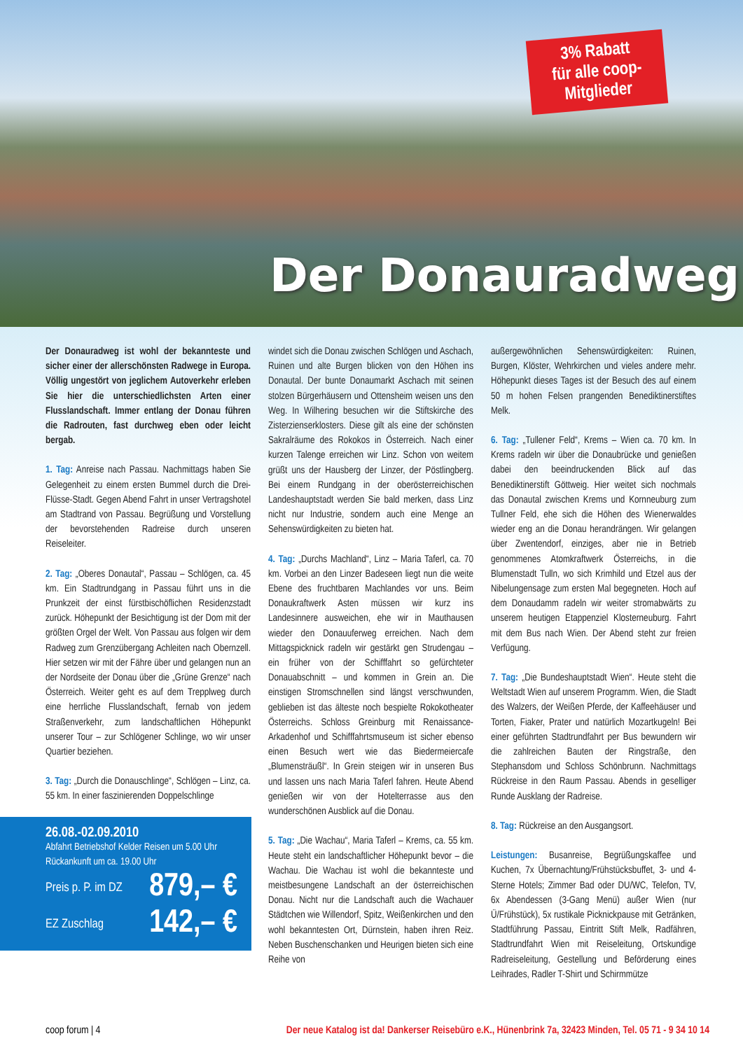3% Rabatt
für alle coop-
Mitglieder
Der Donauradweg
Der Donauradweg ist wohl der bekannteste und sicher einer der allerschönsten Radwege in Europa. Völlig ungestört von jeglichem Autoverkehr erleben Sie hier die unterschiedlichsten Arten einer Flusslandschaft. Immer entlang der Donau führen die Radrouten, fast durchweg eben oder leicht bergab.
1. Tag: Anreise nach Passau. Nachmittags haben Sie Gelegenheit zu einem ersten Bummel durch die Drei-Flüsse-Stadt. Gegen Abend Fahrt in unser Vertragshotel am Stadtrand von Passau. Begrüßung und Vorstellung der bevorstehenden Radreise durch unseren Reiseleiter.
2. Tag: „Oberes Donautal“, Passau – Schlögen, ca. 45 km. Ein Stadtrundgang in Passau führt uns in die Prunkzeit der einst fürstbischöflichen Residenzstadt zurück. Höhepunkt der Besichtigung ist der Dom mit der größten Orgel der Welt. Von Passau aus folgen wir dem Radweg zum Grenzübergang Achleiten nach Obernzell. Hier setzen wir mit der Fähre über und gelangen nun an der Nordseite der Donau über die „Grüne Grenze“ nach Österreich. Weiter geht es auf dem Trepplweg durch eine herrliche Flusslandschaft, fernab von jedem Straßenverkehr, zum landschaftlichen Höhepunkt unserer Tour – zur Schlögener Schlinge, wo wir unser Quartier beziehen.
3. Tag: „Durch die Donauschlinge“, Schlögen – Linz, ca. 55 km. In einer faszinierenden Doppelschlinge
26.08.-02.09.2010
Abfahrt Betriebshof Kelder Reisen um 5.00 Uhr
Rückankunft um ca. 19.00 Uhr
Preis p. P. im DZ 879,– €
EZ Zuschlag 142,– €
windet sich die Donau zwischen Schlögen und Aschach, Ruinen und alte Burgen blicken von den Höhen ins Donautal. Der bunte Donaumarkt Aschach mit seinen stolzen Bürgerhäusern und Ottensheim weisen uns den Weg. In Wilhering besuchen wir die Stiftskirche des Zisterzienserklosters. Diese gilt als eine der schönsten Sakralräume des Rokokos in Österreich. Nach einer kurzen Talenge erreichen wir Linz. Schon von weitem grüßt uns der Hausberg der Linzer, der Pöstlingberg. Bei einem Rundgang in der oberösterreichischen Landeshauptstadt werden Sie bald merken, dass Linz nicht nur Industrie, sondern auch eine Menge an Sehenswürdigkeiten zu bieten hat.
4. Tag: „Durchs Machland“, Linz – Maria Taferl, ca. 70 km. Vorbei an den Linzer Badeseen liegt nun die weite Ebene des fruchtbaren Machlandes vor uns. Beim Donaukraftwerk Asten müssen wir kurz ins Landesinnere ausweichen, ehe wir in Mauthausen wieder den Donauuferweg erreichen. Nach dem Mittagspicknick radeln wir gestärkt gen Strudengau – ein früher von der Schifffahrt so gefürchteter Donauabschnitt – und kommen in Grein an. Die einstigen Stromschnellen sind längst verschwunden, geblieben ist das älteste noch bespielte Rokokotheater Österreichs. Schloss Greinburg mit Renaissance-Arkadenhof und Schifffahrtsmuseum ist sicher ebenso einen Besuch wert wie das Biedermeiercafe „Blumensträußl“. In Grein steigen wir in unseren Bus und lassen uns nach Maria Taferl fahren. Heute Abend genießen wir von der Hotelterrasse aus den wunderschönen Ausblick auf die Donau.
5. Tag: „Die Wachau“, Maria Taferl – Krems, ca. 55 km. Heute steht ein landschaftlicher Höhepunkt bevor – die Wachau. Die Wachau ist wohl die bekannteste und meistbesungene Landschaft an der österreichischen Donau. Nicht nur die Landschaft auch die Wachauer Städtchen wie Willendorf, Spitz, Weißenkirchen und den wohl bekanntesten Ort, Dürnstein, haben ihren Reiz. Neben Buschenschanken und Heurigen bieten sich eine Reihe von
außergewöhnlichen Sehenswürdigkeiten: Ruinen, Burgen, Klöster, Wehrkirchen und vieles andere mehr. Höhepunkt dieses Tages ist der Besuch des auf einem 50 m hohen Felsen prangenden Benediktinerstiftes Melk.
6. Tag: „Tullener Feld“, Krems – Wien ca. 70 km. In Krems radeln wir über die Donaubrücke und genießen dabei den beeindruckenden Blick auf das Benediktinerstift Göttweig. Hier weitet sich nochmals das Donautal zwischen Krems und Kornneuburg zum Tullner Feld, ehe sich die Höhen des Wienerwaldes wieder eng an die Donau herandrängen. Wir gelangen über Zwentendorf, einziges, aber nie in Betrieb genommenes Atomkraftwerk Österreichs, in die Blumenstadt Tulln, wo sich Krimhild und Etzel aus der Nibelungensage zum ersten Mal begegneten. Hoch auf dem Donaudamm radeln wir weiter stromabwärts zu unserem heutigen Etappenziel Klosterneuburg. Fahrt mit dem Bus nach Wien. Der Abend steht zur freien Verfügung.
7. Tag: „Die Bundeshauptstadt Wien“. Heute steht die Weltstadt Wien auf unserem Programm. Wien, die Stadt des Walzers, der Weißen Pferde, der Kaffeehäuser und Torten, Fiaker, Prater und natürlich Mozartkugeln! Bei einer geführten Stadtrundfahrt per Bus bewundern wir die zahlreichen Bauten der Ringstraße, den Stephansdom und Schloss Schönbrunn. Nachmittags Rückreise in den Raum Passau. Abends in geselliger Runde Ausklang der Radreise.
8. Tag: Rückreise an den Ausgangsort.
Leistungen: Busanreise, Begrüßungskaffee und Kuchen, 7x Übernachtung/Frühstücksbuffet, 3- und 4-Sterne Hotels; Zimmer Bad oder DU/WC, Telefon, TV, 6x Abendessen (3-Gang Menü) außer Wien (nur Ü/Frühstück), 5x rustikale Picknickpause mit Getränken, Stadtführung Passau, Eintritt Stift Melk, Radfähren, Stadtrundfahrt Wien mit Reiseleitung, Ortskundige Radreiseleitung, Gestellung und Beförderung eines Leihrades, Radler T-Shirt und Schirmmütze
coop forum | 4 Der neue Katalog ist da! Dankerser Reisebüro e.K., Hünenbrink 7a, 32423 Minden, Tel. 05 71 - 9 34 10 14